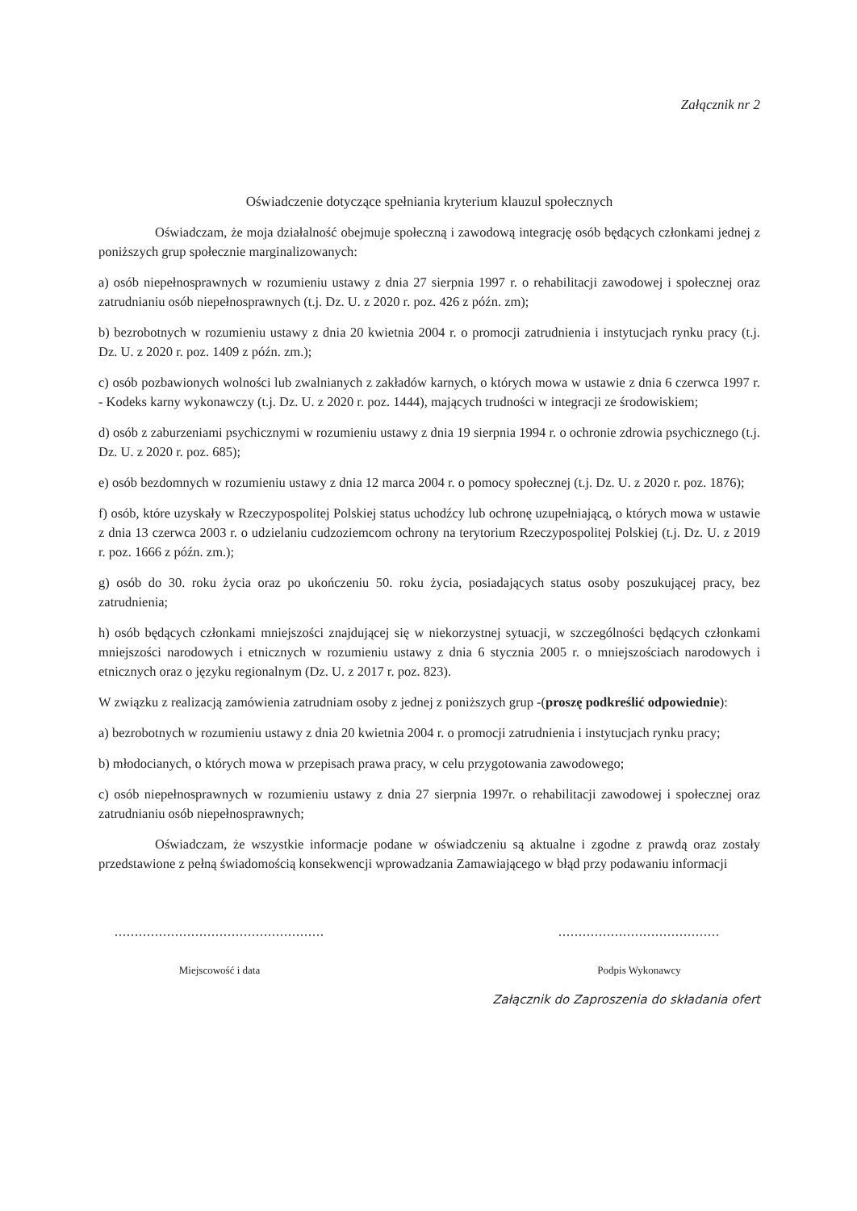Załącznik nr 2
Oświadczenie dotyczące spełniania kryterium klauzul społecznych
Oświadczam, że moja działalność obejmuje społeczną i zawodową integrację osób będących członkami jednej z poniższych grup społecznie marginalizowanych:
a) osób niepełnosprawnych w rozumieniu ustawy z dnia 27 sierpnia 1997 r. o rehabilitacji zawodowej i społecznej oraz zatrudnianiu osób niepełnosprawnych (t.j. Dz. U. z 2020 r. poz. 426 z późn. zm);
b) bezrobotnych w rozumieniu ustawy z dnia 20 kwietnia 2004 r. o promocji zatrudnienia i instytucjach rynku pracy (t.j. Dz. U. z 2020 r. poz. 1409 z późn. zm.);
c) osób pozbawionych wolności lub zwalnianych z zakładów karnych, o których mowa w ustawie z dnia 6 czerwca 1997 r. - Kodeks karny wykonawczy (t.j. Dz. U. z 2020 r. poz. 1444), mających trudności w integracji ze środowiskiem;
d) osób z zaburzeniami psychicznymi w rozumieniu ustawy z dnia 19 sierpnia 1994 r. o ochronie zdrowia psychicznego (t.j. Dz. U. z 2020 r. poz. 685);
e) osób bezdomnych w rozumieniu ustawy z dnia 12 marca 2004 r. o pomocy społecznej (t.j. Dz. U. z 2020 r. poz. 1876);
f) osób, które uzyskały w Rzeczypospolitej Polskiej status uchodźcy lub ochronę uzupełniającą, o których mowa w ustawie z dnia 13 czerwca 2003 r. o udzielaniu cudzoziemcom ochrony na terytorium Rzeczypospolitej Polskiej (t.j. Dz. U. z 2019 r. poz. 1666 z późn. zm.);
g) osób do 30. roku życia oraz po ukończeniu 50. roku życia, posiadających status osoby poszukującej pracy, bez zatrudnienia;
h) osób będących członkami mniejszości znajdującej się w niekorzystnej sytuacji, w szczególności będących członkami mniejszości narodowych i etnicznych w rozumieniu ustawy z dnia 6 stycznia 2005 r. o mniejszościach narodowych i etnicznych oraz o języku regionalnym (Dz. U. z 2017 r. poz. 823).
W związku z realizacją zamówienia zatrudniam osoby z jednej z poniższych grup -(proszę podkreślić odpowiednie):
a) bezrobotnych w rozumieniu ustawy z dnia 20 kwietnia 2004 r. o promocji zatrudnienia i instytucjach rynku pracy;
b) młodocianych, o których mowa w przepisach prawa pracy, w celu przygotowania zawodowego;
c) osób niepełnosprawnych w rozumieniu ustawy z dnia 27 sierpnia 1997r. o rehabilitacji zawodowej i społecznej oraz zatrudnianiu osób niepełnosprawnych;
Oświadczam, że wszystkie informacje podane w oświadczeniu są aktualne i zgodne z prawdą oraz zostały przedstawione z pełną świadomością konsekwencji wprowadzania Zamawiającego w błąd przy podawaniu informacji
....................................................
Miejscowość i data
........................................
Podpis Wykonawcy
Załącznik do Zaproszenia do składania ofert